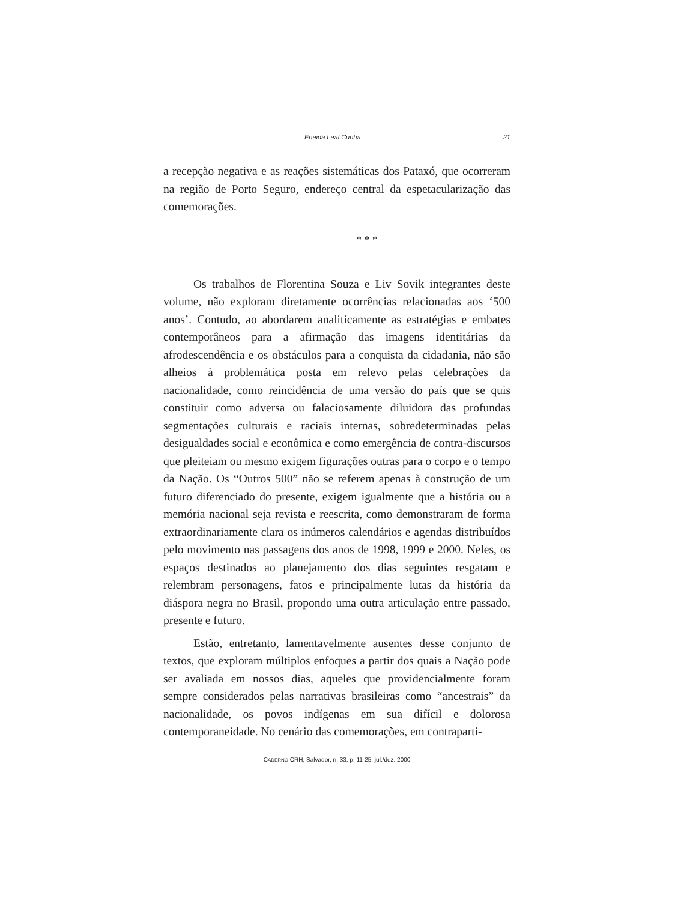Eneida Leal Cunha 21
a recepção negativa e as reações sistemáticas dos Pataxó, que ocorreram na região de Porto Seguro, endereço central da espetacularização das comemorações.
* * *
Os trabalhos de Florentina Souza e Liv Sovik integrantes deste volume, não exploram diretamente ocorrências relacionadas aos ‘500 anos’. Contudo, ao abordarem analiticamente as estratégias e embates contemporâneos para a afirmação das imagens identitárias da afrodescendência e os obstáculos para a conquista da cidadania, não são alheios à problemática posta em relevo pelas celebrações da nacionalidade, como reincidência de uma versão do país que se quis constituir como adversa ou falaciosamente diluidora das profundas segmentações culturais e raciais internas, sobredeterminadas pelas desigualdades social e econômica e como emergência de contra-discursos que pleiteiam ou mesmo exigem figurações outras para o corpo e o tempo da Nação. Os “Outros 500” não se referem apenas à construção de um futuro diferenciado do presente, exigem igualmente que a história ou a memória nacional seja revista e reescrita, como demonstraram de forma extraordinariamente clara os inúmeros calendários e agendas distribuídos pelo movimento nas passagens dos anos de 1998, 1999 e 2000. Neles, os espaços destinados ao planejamento dos dias seguintes resgatam e relembram personagens, fatos e principalmente lutas da história da diáspora negra no Brasil, propondo uma outra articulação entre passado, presente e futuro.
Estão, entretanto, lamentavelmente ausentes desse conjunto de textos, que exploram múltiplos enfoques a partir dos quais a Nação pode ser avaliada em nossos dias, aqueles que providencialmente foram sempre considerados pelas narrativas brasileiras como “ancestrais” da nacionalidade, os povos indígenas em sua difícil e dolorosa contemporaneidade. No cenário das comemorações, em contraparti-
CADERNO CRH, Salvador, n. 33, p. 11-25, jul./dez. 2000